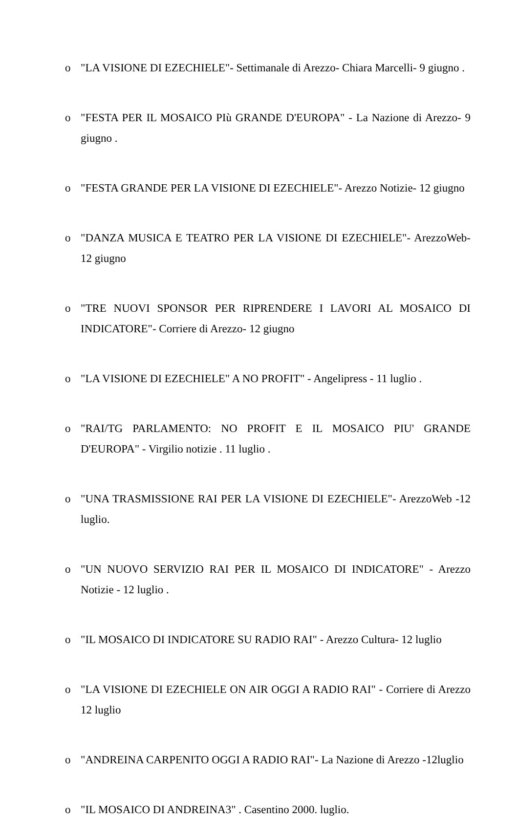o "LA VISIONE DI EZECHIELE"- Settimanale di Arezzo- Chiara Marcelli- 9 giugno .
o "FESTA PER IL MOSAICO PIù GRANDE D'EUROPA" - La Nazione di Arezzo- 9 giugno .
o "FESTA GRANDE PER LA VISIONE DI EZECHIELE"- Arezzo Notizie- 12 giugno
o "DANZA MUSICA E TEATRO PER LA VISIONE DI EZECHIELE"- ArezzoWeb- 12 giugno
o "TRE NUOVI SPONSOR PER RIPRENDERE I LAVORI AL MOSAICO DI INDICATORE"- Corriere di Arezzo- 12 giugno
o "LA VISIONE DI EZECHIELE" A NO PROFIT" - Angelipress - 11 luglio .
o "RAI/TG PARLAMENTO: NO PROFIT E IL MOSAICO PIU' GRANDE D'EUROPA" - Virgilio notizie . 11 luglio .
o "UNA TRASMISSIONE RAI PER LA VISIONE DI EZECHIELE"- ArezzoWeb -12 luglio.
o "UN NUOVO SERVIZIO RAI PER IL MOSAICO DI INDICATORE" - Arezzo Notizie - 12 luglio .
o "IL MOSAICO DI INDICATORE SU RADIO RAI" - Arezzo Cultura- 12 luglio
o "LA VISIONE DI EZECHIELE ON AIR OGGI A RADIO RAI" - Corriere di Arezzo 12 luglio
o "ANDREINA CARPENITO OGGI A RADIO RAI"- La Nazione di Arezzo -12luglio
o "IL MOSAICO DI ANDREINA3" . Casentino 2000. luglio.